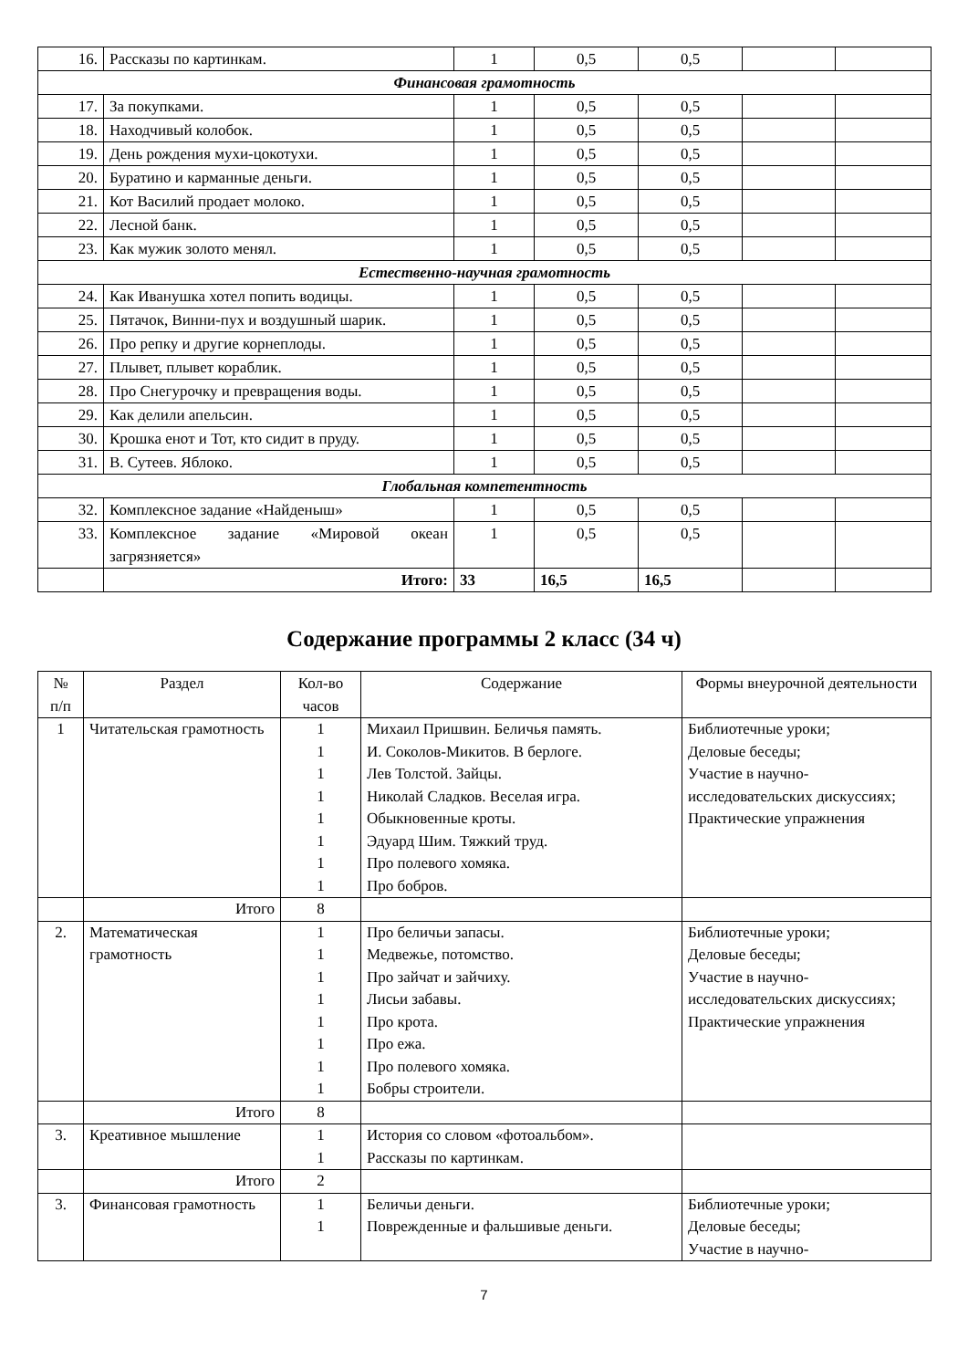| 16. | Рассказы по картинкам. | 1 | 0,5 | 0,5 | | |
| Финансовая грамотность | | | | | | |
| 17. | За покупками. | 1 | 0,5 | 0,5 | | |
| 18. | Находчивый колобок. | 1 | 0,5 | 0,5 | | |
| 19. | День рождения мухи-цокотухи. | 1 | 0,5 | 0,5 | | |
| 20. | Буратино и карманные деньги. | 1 | 0,5 | 0,5 | | |
| 21. | Кот Василий продает молоко. | 1 | 0,5 | 0,5 | | |
| 22. | Лесной банк. | 1 | 0,5 | 0,5 | | |
| 23. | Как мужик золото менял. | 1 | 0,5 | 0,5 | | |
| Естественно-научная грамотность | | | | | | |
| 24. | Как Иванушка хотел попить водицы. | 1 | 0,5 | 0,5 | | |
| 25. | Пятачок, Винни-пух и воздушный шарик. | 1 | 0,5 | 0,5 | | |
| 26. | Про репку и другие корнеплоды. | 1 | 0,5 | 0,5 | | |
| 27. | Плывет, плывет кораблик. | 1 | 0,5 | 0,5 | | |
| 28. | Про Снегурочку и превращения воды. | 1 | 0,5 | 0,5 | | |
| 29. | Как делили апельсин. | 1 | 0,5 | 0,5 | | |
| 30. | Крошка енот и Тот, кто сидит в пруду. | 1 | 0,5 | 0,5 | | |
| 31. | В. Сутеев. Яблоко. | 1 | 0,5 | 0,5 | | |
| Глобальная компетентность | | | | | | |
| 32. | Комплексное задание «Найденыш» | 1 | 0,5 | 0,5 | | |
| 33. | Комплексное задание «Мировой океан загрязняется» | 1 | 0,5 | 0,5 | | |
| | Итого: | 33 | 16,5 | 16,5 | | |
Содержание программы 2 класс (34 ч)
| № п/п | Раздел | Кол-во часов | Содержание | Формы внеурочной деятельности |
| --- | --- | --- | --- | --- |
| 1 | Читательская грамотность | 1 1 1 1 1 1 1 1 | Михаил Пришвин. Беличья память. И. Соколов-Микитов. В берлоге. Лев Толстой. Зайцы. Николай Сладков. Веселая игра. Обыкновенные кроты. Эдуард Шим. Тяжкий труд. Про полевого хомяка. Про бобров. | Библиотечные уроки; Деловые беседы; Участие в научно-исследовательских дискуссиях; Практические упражнения |
| | Итого | 8 | | |
| 2. | Математическая грамотность | 1 1 1 1 1 1 1 1 | Про беличьи запасы. Медвежье, потомство. Про зайчат и зайчиху. Лисьи забавы. Про крота. Про ежа. Про полевого хомяка. Бобры строители. | Библиотечные уроки; Деловые беседы; Участие в научно-исследовательских дискуссиях; Практические упражнения |
| | Итого | 8 | | |
| 3. | Креативное мышление | 1 1 | История со словом «фотоальбом». Рассказы по картинкам. | |
| | Итого | 2 | | |
| 3. | Финансовая грамотность | 1 1 | Беличьи деньги. Поврежденные и фальшивые деньги. | Библиотечные уроки; Деловые беседы; Участие в научно- |
7